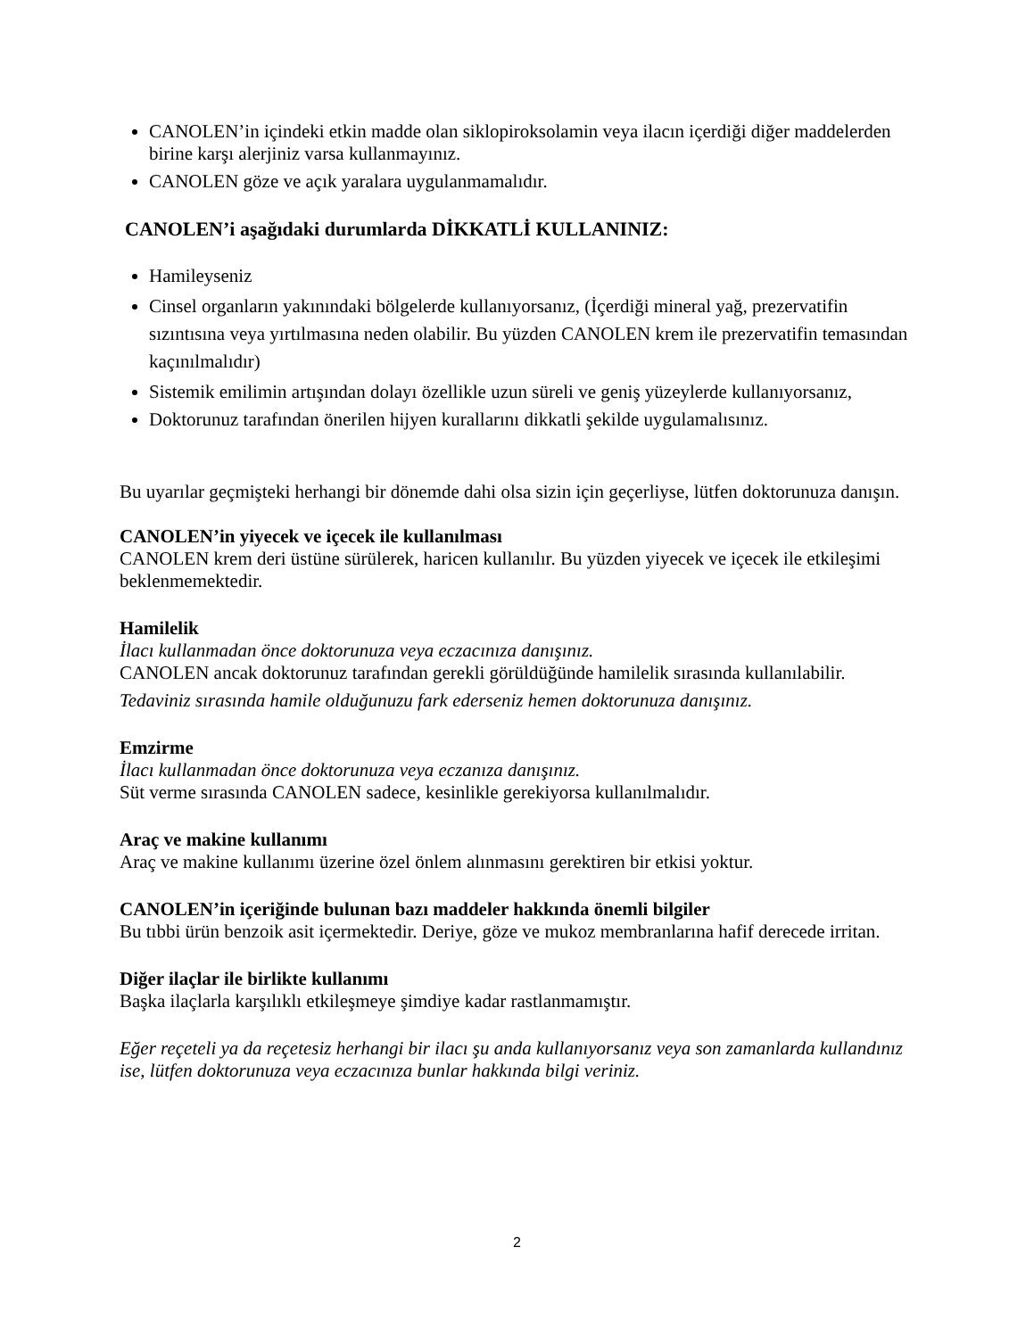CANOLEN’in içindeki etkin madde olan siklopiroksolamin veya ilacın içerdiği diğer maddelerden birine karşı alerjiniz varsa kullanmayınız.
CANOLEN göze ve açık yaralara uygulanmamalıdır.
CANOLEN’i aşağıdaki durumlarda DİKKATLİ KULLANINIZ:
Hamileyseniz
Cinsel organların yakınındaki bölgelerde kullanıyorsanız, (İçerdiği mineral yağ, prezervatifin sızıntısına veya yırtılmasına neden olabilir. Bu yüzden CANOLEN krem ile prezervatifin temasından kaçınılmalıdır)
Sistemik emilimin artışından dolayı özellikle uzun süreli ve geniş yüzeylerde kullanıyorsanız,
Doktorunuz tarafından önerilen hijyen kurallarını dikkatli şekilde uygulamalısınız.
Bu uyarılar geçmişteki herhangi bir dönemde dahi olsa sizin için geçerliyse, lütfen doktorunuza danışın.
CANOLEN’in yiyecek ve içecek ile kullanılması
CANOLEN krem deri üstüne sürülerek, haricen kullanılır. Bu yüzden yiyecek ve içecek ile etkileşimi beklenmemektedir.
Hamilelik
İlacı kullanmadan önce doktorunuza veya eczacınıza danışınız.
CANOLEN ancak doktorunuz tarafından gerekli görüldüğünde hamilelik sırasında kullanılabilir.
Tedaviniz sırasında hamile olduğunuzu fark ederseniz hemen doktorunuza danışınız.
Emzirme
İlacı kullanmadan önce doktorunuza veya eczanıza danışınız.
Süt verme sırasında CANOLEN sadece, kesinlikle gerekiyorsa kullanılmalıdır.
Araç ve makine kullanımı
Araç ve makine kullanımı üzerine özel önlem alınmasını gerektiren bir etkisi yoktur.
CANOLEN’in içeriğinde bulunan bazı maddeler hakkında önemli bilgiler
Bu tıbbi ürün benzoik asit içermektedir. Deriye, göze ve mukoz membranlarına hafif derecede irritan.
Diğer ilaçlar ile birlikte kullanımı
Başka ilaçlarla karşılıklı etkileşmeye şimdiye kadar rastlanmamıştır.
Eğer reçeteli ya da reçetesiz herhangi bir ilacı şu anda kullanıyorsanız veya son zamanlarda kullandınız ise, lütfen doktorunuza veya eczacınıza bunlar hakkında bilgi veriniz.
2